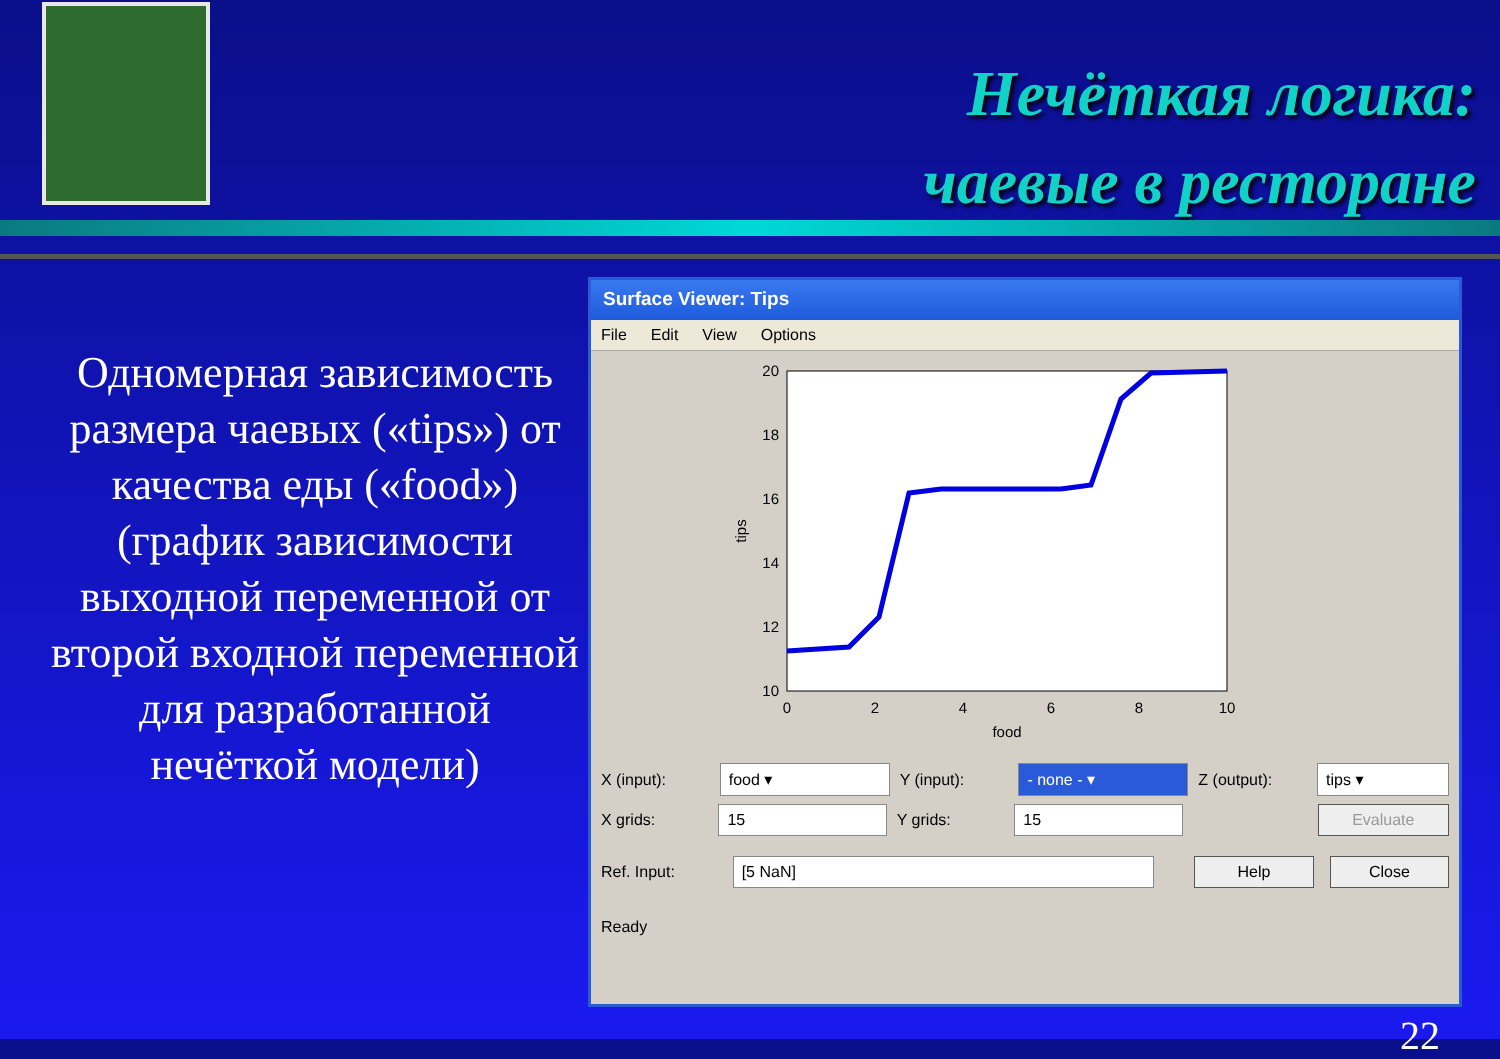Нечёткая логика:
чаевые в ресторане
Одномерная зависимость размера чаевых («tips») от качества еды («food») (график зависимости выходной переменной от второй входной переменной для разработанной нечёткой модели)
Surface Viewer: Tips
File Edit View Options
20
18
16
14
12
10
0
2
4
6
8
10
food
tips
X (input): food ▾ Y (input): - none - ▾ Z (output): tips ▾
X grids: 15 Y grids: 15 Evaluate
Ref. Input: [5 NaN] Help Close
Ready
22